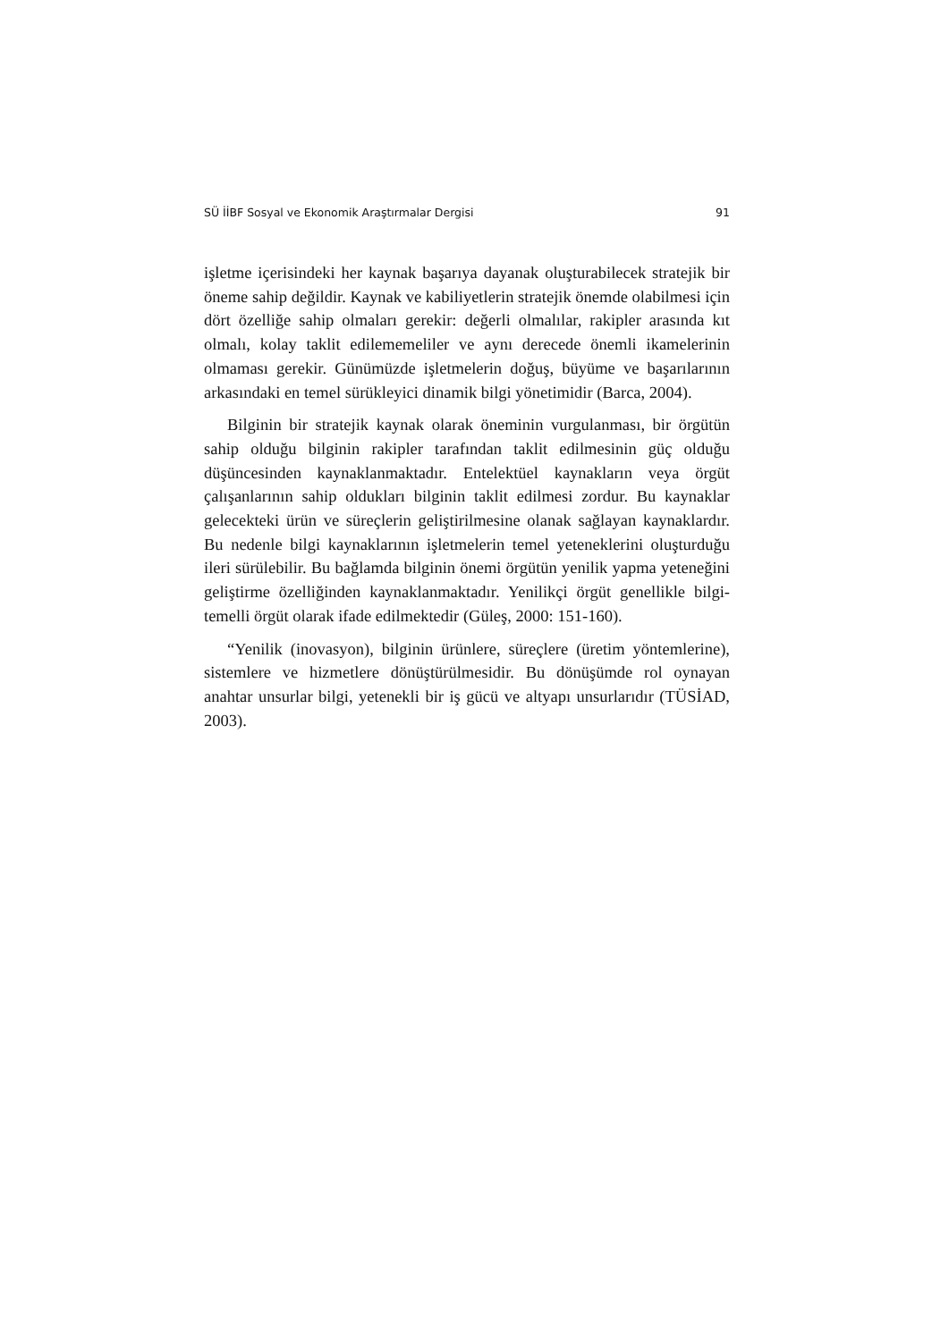SÜ İİBF Sosyal ve Ekonomik Araştırmalar Dergisi 91
işletme içerisindeki her kaynak başarıya dayanak oluşturabilecek stratejik bir öneme sahip değildir. Kaynak ve kabiliyetlerin stratejik önemde olabilmesi için dört özelliğe sahip olmaları gerekir: değerli olmalılar, rakipler arasında kıt olmalı, kolay taklit edilememeliler ve aynı derecede önemli ikamelerinin olmaması gerekir. Günümüzde işletmelerin doğuş, büyüme ve başarılarının arkasındaki en temel sürükleyici dinamik bilgi yönetimidir (Barca, 2004).
Bilginin bir stratejik kaynak olarak öneminin vurgulanması, bir örgütün sahip olduğu bilginin rakipler tarafından taklit edilmesinin güç olduğu düşüncesinden kaynaklanmaktadır. Entelektüel kaynakların veya örgüt çalışanlarının sahip oldukları bilginin taklit edilmesi zordur. Bu kaynaklar gelecekteki ürün ve süreçlerin geliştirilmesine olanak sağlayan kaynaklardır. Bu nedenle bilgi kaynaklarının işletmelerin temel yeteneklerini oluşturduğu ileri sürülebilir. Bu bağlamda bilginin önemi örgütün yenilik yapma yeteneğini geliştirme özelliğinden kaynaklanmaktadır. Yenilikçi örgüt genellikle bilgi-temelli örgüt olarak ifade edilmektedir (Güleş, 2000: 151-160).
“Yenilik (inovasyon), bilginin ürünlere, süreçlere (üretim yöntemlerine), sistemlere ve hizmetlere dönüştürülmesidir. Bu dönüşümde rol oynayan anahtar unsurlar bilgi, yetenekli bir iş gücü ve altyapı unsurlarıdır (TÜSİAD, 2003).